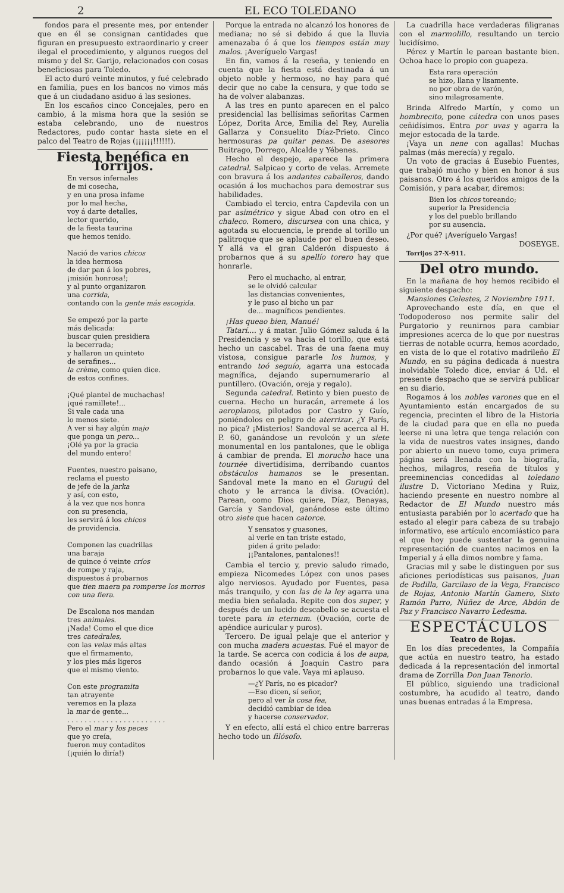2 EL ECO TOLEDANO
fondos para el presente mes, por entender que en él se consignan cantidades que figuran en presupuesto extraordinario y creer ilegal el procedimiento, y algunos ruegos del mismo y del Sr. Garijo, relacionados con cosas beneficiosas para Toledo.
El acto duró veinte minutos, y fué celebrado en familia, pues en los bancos no vimos más que á un ciudadano asiduo á las sesiones.
En los escaños cinco Concejales, pero en cambio, á la misma hora que la sesión se estaba celebrando, uno de nuestros Redactores, pudo contar hasta siete en el palco del Teatro de Rojas (¡¡¡¡¡¡!!!!!!).
Fiesta benéfica en Torrijos.
En versos infernales
de mi cosecha,
y en una prosa infame
por lo mal hecha,
voy á darte detalles,
lector querido,
de la fiesta taurina
que hemos tenido.
Nació de varios chicos
la idea hermosa
de dar pan á los pobres,
¡misión honrosa!;
y al punto organizaron
una corrida,
contando con la gente más escogida.
Se empezó por la parte
más delicada:
buscar quien presidiera
la becerrada;
y hallaron un quinteto
de serafines...
la crème, como quien dice.
de estos confines.
¡Qué plantel de muchachas!
¡qué ramillete!...
Si vale cada una
lo menos siete.
A ver si hay algún majo
que ponga un pero...
¡Olé ya por la gracia
del mundo entero!
Fuentes, nuestro paisano,
reclama el puesto
de jefe de la jarka
y así, con esto,
á la vez que nos honra
con su presencia,
les servirá á los chicos
de providencia.
Componen las cuadrillas
una baraja
de quince ó veinte críos
de rompe y raja,
dispuestos á probarnos
que tien maera pa romperse los morros con una fiera.
De Escalona nos mandan
tres animales.
¡Nada! Como el que dice
tres catedrales,
con las velas más altas
que el firmamento,
y los pies más ligeros
que el mismo viento.
Con este programita
tan atrayente
veremos en la plaza
la mar de gente...
. . . . . . . . . . . . . . . . . . . . . . .
Pero el mar y los peces
que yo creía,
fueron muy contaditos
(¡quién lo diría!)
Porque la entrada no alcanzó los honores de mediana; no sé si debido á que la lluvia amenazaba ó á que los tiempos están muy malos. ¡Averíguelo Vargas!
En fin, vamos á la reseña, y teniendo en cuenta que la fiesta está destinada á un objeto noble y hermoso, no hay para qué decir que no cabe la censura, y que todo se ha de volver alabanzas.
A las tres en punto aparecen en el palco presidencial las bellísimas señoritas Carmen López, Dorita Arce, Emilia del Rey, Aurelia Gallarza y Consuelito Díaz-Prieto. Cinco hermosuras pa quitar penas. De asesores Buitrago, Dorrego, Alcalde y Yébenes.
Hecho el despejo, aparece la primera catedral. Salpicao y corto de velas. Arremete con bravura á los andantes caballeros, dando ocasión á los muchachos para demostrar sus habilidades.
Cambiado el tercio, entra Capdevila con un par asimétrico y sigue Abad con otro en el chaleco. Romero, discursea con una chica, y agotada su elocuencia, le prende al torillo un palitroque que se aplaude por el buen deseo. Y allá va el gran Calderón dispuesto á probarnos que á su apellío torero hay que honrarle.
Pero el muchacho, al entrar,
se le olvidó calcular
las distancias convenientes,
y le puso al bicho un par
de... magníficos pendientes.
¡Has queao bien, Manué!
Tatarí.... y á matar. Julio Gómez saluda á la Presidencia y se va hacia el torillo, que está hecho un cascabel. Tras de una faena muy vistosa, consigue pararle los humos, y entrando toó seguío, agarra una estocada magnífica, dejando supernumerario al puntillero. (Ovación, oreja y regalo).
Segunda catedral. Retinto y bien puesto de cuerna. Hecho un huracán, arremete á los aeroplanos, pilotados por Castro y Guío, poniéndolos en peligro de aterrizar. ¿Y París, no pica? ¡Misterios! Sandoval se acerca al H. P. 60, ganándose un revolcón y un siete monumental en los pantalones, que le obliga á cambiar de prenda. El morucho hace una tournée divertidísima, derribando cuantos obstáculos humanos se le presentan. Sandoval mete la mano en el Gurugú del choto y le arranca la divisa. (Ovación). Parean, como Dios quiere, Díaz, Benayas, García y Sandoval, ganándose este último otro siete que hacen catorce.
Y sensatos y guasones,
al verle en tan triste estado,
piden á grito pelado:
¡¡Pantalones, pantalones!!
Cambia el tercio y, previo saludo rimado, empieza Nicomedes López con unos pases algo nerviosos. Ayudado por Fuentes, pasa más tranquilo, y con las de la ley agarra una media bien señalada. Repite con dos super, y después de un lucido descabello se acuesta el torete para in eternum. (Ovación, corte de apéndice auricular y puros).
Tercero. De igual pelaje que el anterior y con mucha madera acuestas. Fué el mayor de la tarde. Se acerca con codicia á los de aupa, dando ocasión á Joaquín Castro para probarnos lo que vale. Vaya mi aplauso.
—¿Y París, no es picador?
—Eso dicen, sí señor,
pero al ver la cosa fea,
decidió cambiar de idea
y hacerse conservador.
Y en efecto, allí está el chico entre barreras hecho todo un filósofo.
La cuadrilla hace verdaderas filigranas con el marmolillo, resultando un tercio lucidísimo.
Pérez y Martín le parean bastante bien. Ochoa hace lo propio con guapeza.
Esta rara operación
se hizo, llana y lisamente.
no por obra de varón,
sino milagrosamente.
Brinda Alfredo Martín, y como un hombrecito, pone cátedra con unos pases ceñidísimos. Entra por uvas y agarra la mejor estocada de la tarde.
¡Vaya un nene con agallas! Muchas palmas (más merecía) y regalo.
Un voto de gracias á Eusebio Fuentes, que trabajó mucho y bien en honor á sus paisanos. Otro á los queridos amigos de la Comisión, y para acabar, diremos:
Bien los chicos toreando;
superior la Presidencia
y los del pueblo brillando
por su ausencia.
¿Por qué? ¡Averíguelo Vargas!
DOSEYGE.
Torrijos 27-X-911.
Del otro mundo.
En la mañana de hoy hemos recibido el siguiente despacho:
Mansiones Celestes, 2 Noviembre 1911.
Aprovechando este día, en que el Todopoderoso nos permite salir del Purgatorio y reunirnos para cambiar impresiones acerca de lo que por nuestras tierras de notable ocurra, hemos acordado, en vista de lo que el rotativo madrileño El Mundo, en su página dedicada á nuestra inolvidable Toledo dice, enviar á Ud. el presente despacho que se servirá publicar en su diario.
Rogamos á los nobles varones que en el Ayuntamiento están encargados de su regencia, precinten el libro de la Historia de la ciudad para que en ella no pueda leerse ni una letra que tenga relación con la vida de nuestros vates insignes, dando por abierto un nuevo tomo, cuya primera página será llenada con la biografía, hechos, milagros, reseña de títulos y preeminencias concedidas al toledano ilustre D. Victoriano Medina y Ruiz, haciendo presente en nuestro nombre al Redactor de El Mundo nuestro más entusiasta parabién por lo acertado que ha estado al elegir para cabeza de su trabajo informativo, ese artículo encomiástico para el que hoy puede sustentar la genuina representación de cuantos nacimos en la Imperial y á ella dimos nombre y fama.
Gracias mil y sabe le distinguen por sus aficiones periodísticas sus paisanos, Juan de Padilla, Garcilaso de la Vega, Francisco de Rojas, Antonio Martín Gamero, Sixto Ramón Parro, Núñez de Arce, Abdón de Paz y Francisco Navarro Ledesma.
ESPECTÁCULOS
Teatro de Rojas.
En los días precedentes, la Compañía que actúa en nuestro teatro, ha estado dedicada á la representación del inmortal drama de Zorrilla Don Juan Tenorio.
El público, siguiendo una tradicional costumbre, ha acudido al teatro, dando unas buenas entradas á la Empresa.